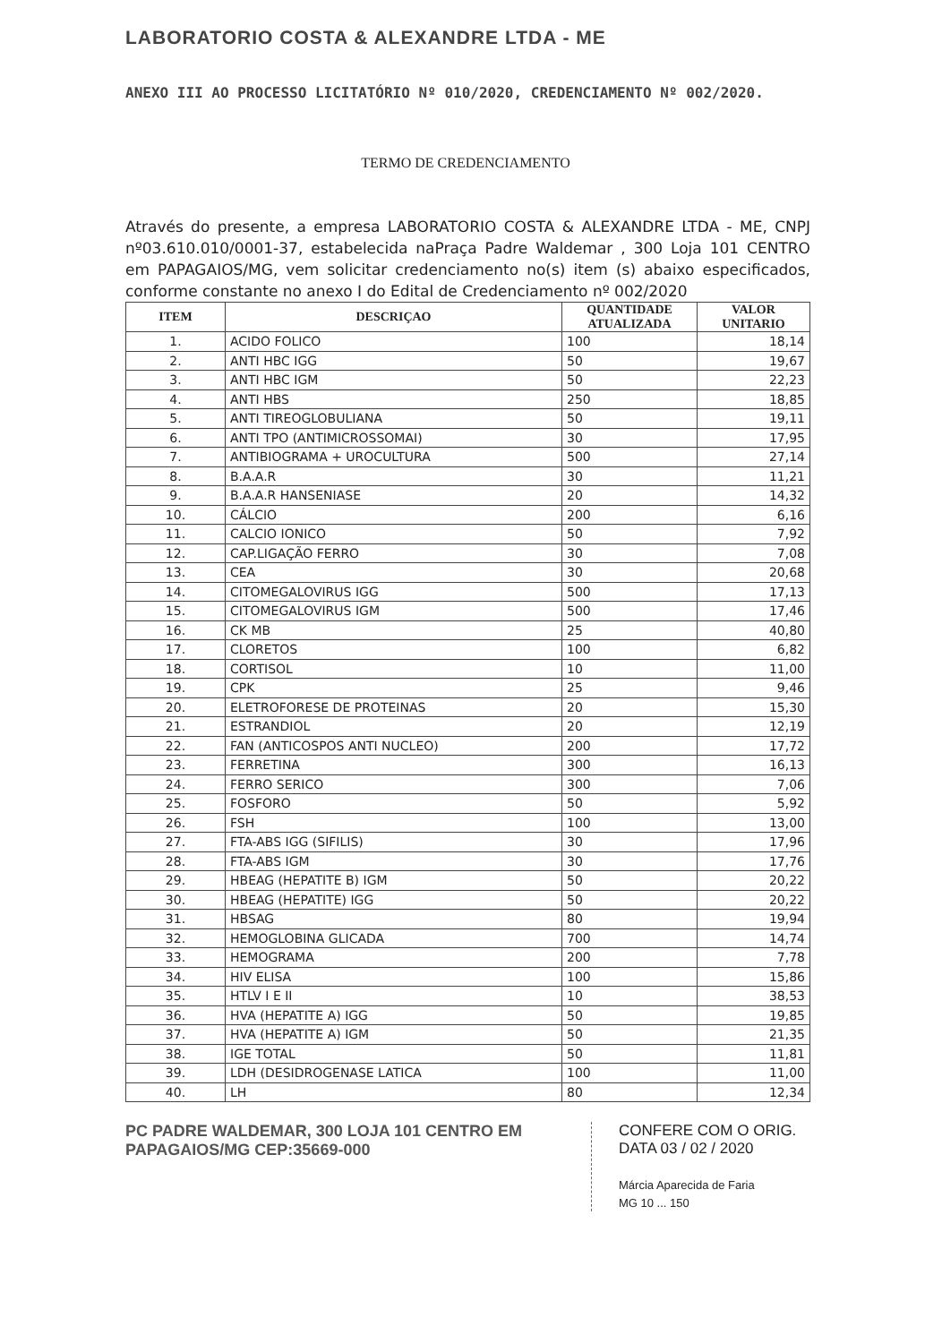LABORATORIO COSTA & ALEXANDRE LTDA - ME
ANEXO III AO PROCESSO LICITATÓRIO Nº 010/2020, CREDENCIAMENTO Nº 002/2020.
TERMO DE CREDENCIAMENTO
Através do presente, a empresa LABORATORIO COSTA & ALEXANDRE LTDA - ME, CNPJ nº03.610.010/0001-37, estabelecida naPraça Padre Waldemar , 300 Loja 101 CENTRO em PAPAGAIOS/MG, vem solicitar credenciamento no(s) item (s) abaixo especificados, conforme constante no anexo I do Edital de Credenciamento nº 002/2020
| ITEM | DESCRIÇAO | QUANTIDADE ATUALIZADA | VALOR UNITARIO |
| --- | --- | --- | --- |
| 1. | ACIDO FOLICO | 100 | 18,14 |
| 2. | ANTI HBC IGG | 50 | 19,67 |
| 3. | ANTI HBC IGM | 50 | 22,23 |
| 4. | ANTI HBS | 250 | 18,85 |
| 5. | ANTI TIREOGLOBULIANA | 50 | 19,11 |
| 6. | ANTI TPO (ANTIMICROSSOMAI) | 30 | 17,95 |
| 7. | ANTIBIOGRAMA + UROCULTURA | 500 | 27,14 |
| 8. | B.A.A.R | 30 | 11,21 |
| 9. | B.A.A.R HANSENIASE | 20 | 14,32 |
| 10. | CÁLCIO | 200 | 6,16 |
| 11. | CALCIO IONICO | 50 | 7,92 |
| 12. | CAP.LIGAÇÃO FERRO | 30 | 7,08 |
| 13. | CEA | 30 | 20,68 |
| 14. | CITOMEGALOVIRUS IGG | 500 | 17,13 |
| 15. | CITOMEGALOVIRUS IGM | 500 | 17,46 |
| 16. | CK MB | 25 | 40,80 |
| 17. | CLORETOS | 100 | 6,82 |
| 18. | CORTISOL | 10 | 11,00 |
| 19. | CPK | 25 | 9,46 |
| 20. | ELETROFORESE DE PROTEINAS | 20 | 15,30 |
| 21. | ESTRANDIOL | 20 | 12,19 |
| 22. | FAN (ANTICOSPOS ANTI NUCLEO) | 200 | 17,72 |
| 23. | FERRETINA | 300 | 16,13 |
| 24. | FERRO SERICO | 300 | 7,06 |
| 25. | FOSFORO | 50 | 5,92 |
| 26. | FSH | 100 | 13,00 |
| 27. | FTA-ABS IGG (SIFILIS) | 30 | 17,96 |
| 28. | FTA-ABS IGM | 30 | 17,76 |
| 29. | HBEAG (HEPATITE B) IGM | 50 | 20,22 |
| 30. | HBEAG (HEPATITE) IGG | 50 | 20,22 |
| 31. | HBSAG | 80 | 19,94 |
| 32. | HEMOGLOBINA GLICADA | 700 | 14,74 |
| 33. | HEMOGRAMA | 200 | 7,78 |
| 34. | HIV ELISA | 100 | 15,86 |
| 35. | HTLV I E II | 10 | 38,53 |
| 36. | HVA (HEPATITE A) IGG | 50 | 19,85 |
| 37. | HVA (HEPATITE A) IGM | 50 | 21,35 |
| 38. | IGE TOTAL | 50 | 11,81 |
| 39. | LDH (DESIDROGENASE LATICA | 100 | 11,00 |
| 40. | LH | 80 | 12,34 |
PC PADRE WALDEMAR, 300 LOJA 101 CENTRO EM PAPAGAIOS/MG CEP:35669-000
CONFERE COM O ORIG.
DATA 03 / 02 / 2020
Márcia Aparecida de Faria
MG 10 ... 150